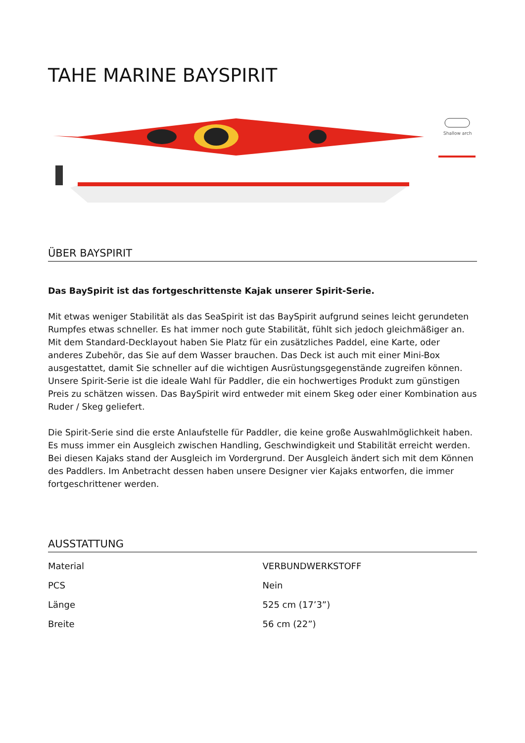TAHE MARINE BAYSPIRIT
Shallow arch
ÜBER BAYSPIRIT
Das BaySpirit ist das fortgeschrittenste Kajak unserer Spirit-Serie.
Mit etwas weniger Stabilität als das SeaSpirit ist das BaySpirit aufgrund seines leicht gerundeten Rumpfes etwas schneller. Es hat immer noch gute Stabilität, fühlt sich jedoch gleichmäßiger an. Mit dem Standard-Decklayout haben Sie Platz für ein zusätzliches Paddel, eine Karte, oder anderes Zubehör, das Sie auf dem Wasser brauchen. Das Deck ist auch mit einer Mini-Box ausgestattet, damit Sie schneller auf die wichtigen Ausrüstungsgegenstände zugreifen können. Unsere Spirit-Serie ist die ideale Wahl für Paddler, die ein hochwertiges Produkt zum günstigen Preis zu schätzen wissen. Das BaySpirit wird entweder mit einem Skeg oder einer Kombination aus Ruder / Skeg geliefert.
Die Spirit-Serie sind die erste Anlaufstelle für Paddler, die keine große Auswahlmöglichkeit haben. Es muss immer ein Ausgleich zwischen Handling, Geschwindigkeit und Stabilität erreicht werden. Bei diesen Kajaks stand der Ausgleich im Vordergrund. Der Ausgleich ändert sich mit dem Können des Paddlers. Im Anbetracht dessen haben unsere Designer vier Kajaks entworfen, die immer fortgeschrittener werden.
AUSSTATTUNG
| Material | VERBUNDWERKSTOFF |
| PCS | Nein |
| Länge | 525 cm (17’3”) |
| Breite | 56 cm (22”) |